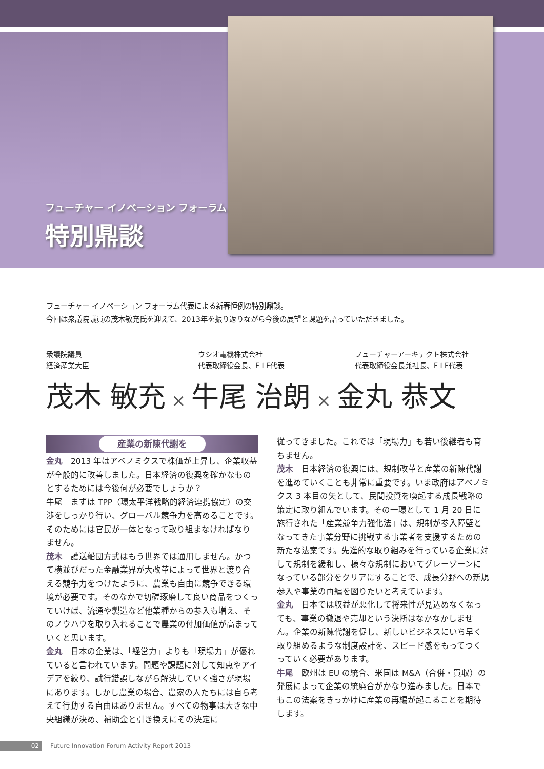フューチャー イノベーション フォーラム
特別鼎談
フューチャー イノベーション フォーラム代表による新春恒例の特別鼎談。
今回は衆議院議員の茂木敏充氏を迎えて、2013年を振り返りながら今後の展望と課題を語っていただきました。
衆議院議員
経済産業大臣
ウシオ電機株式会社
代表取締役会長、F I F代表
フューチャーアーキテクト株式会社
代表取締役会長兼社長、F I F代表
茂木 敏充 × 牛尾 治朗 × 金丸 恭文
産業の新陳代謝を
金丸　2013 年はアベノミクスで株価が上昇し、企業収益が全般的に改善しました。日本経済の復興を確かなものとするためには今後何が必要でしょうか？
牛尾　まずは TPP（環太平洋戦略的経済連携協定）の交渉をしっかり行い、グローバル競争力を高めることです。そのためには官民が一体となって取り組まなければなりません。
茂木　護送船団方式はもう世界では通用しません。かつて横並びだった金融業界が大改革によって世界と渡り合える競争力をつけたように、農業も自由に競争できる環境が必要です。そのなかで切磋琢磨して良い商品をつくっていけば、流通や製造など他業種からの参入も増え、そのノウハウを取り入れることで農業の付加価値が高まっていくと思います。
金丸　日本の企業は、「経営力」よりも「現場力」が優れていると言われています。問題や課題に対して知恵やアイデアを絞り、試行錯誤しながら解決していく強さが現場にあります。しかし農業の場合、農家の人たちには自ら考えて行動する自由はありません。すべての物事は大きな中央組織が決め、補助金と引き換えにその決定に
従ってきました。これでは「現場力」も若い後継者も育ちません。
茂木　日本経済の復興には、規制改革と産業の新陳代謝を進めていくことも非常に重要です。いま政府はアベノミクス 3 本目の矢として、民間投資を喚起する成長戦略の策定に取り組んでいます。その一環として 1 月 20 日に施行された「産業競争力強化法」は、規制が参入障壁となってきた事業分野に挑戦する事業者を支援するための新たな法案です。先進的な取り組みを行っている企業に対して規制を緩和し、様々な規制においてグレーゾーンになっている部分をクリアにすることで、成長分野への新規参入や事業の再編を図りたいと考えています。
金丸　日本では収益が悪化して将来性が見込めなくなっても、事業の撤退や売却という決断はなかなかしません。企業の新陳代謝を促し、新しいビジネスにいち早く取り組めるような制度設計を、スピード感をもってつくっていく必要があります。
牛尾　欧州は EU の統合、米国は M&A（合併・買収）の発展によって企業の統廃合がかなり進みました。日本でもこの法案をきっかけに産業の再編が起こることを期待します。
02 Future Innovation Forum Activity Report 2013